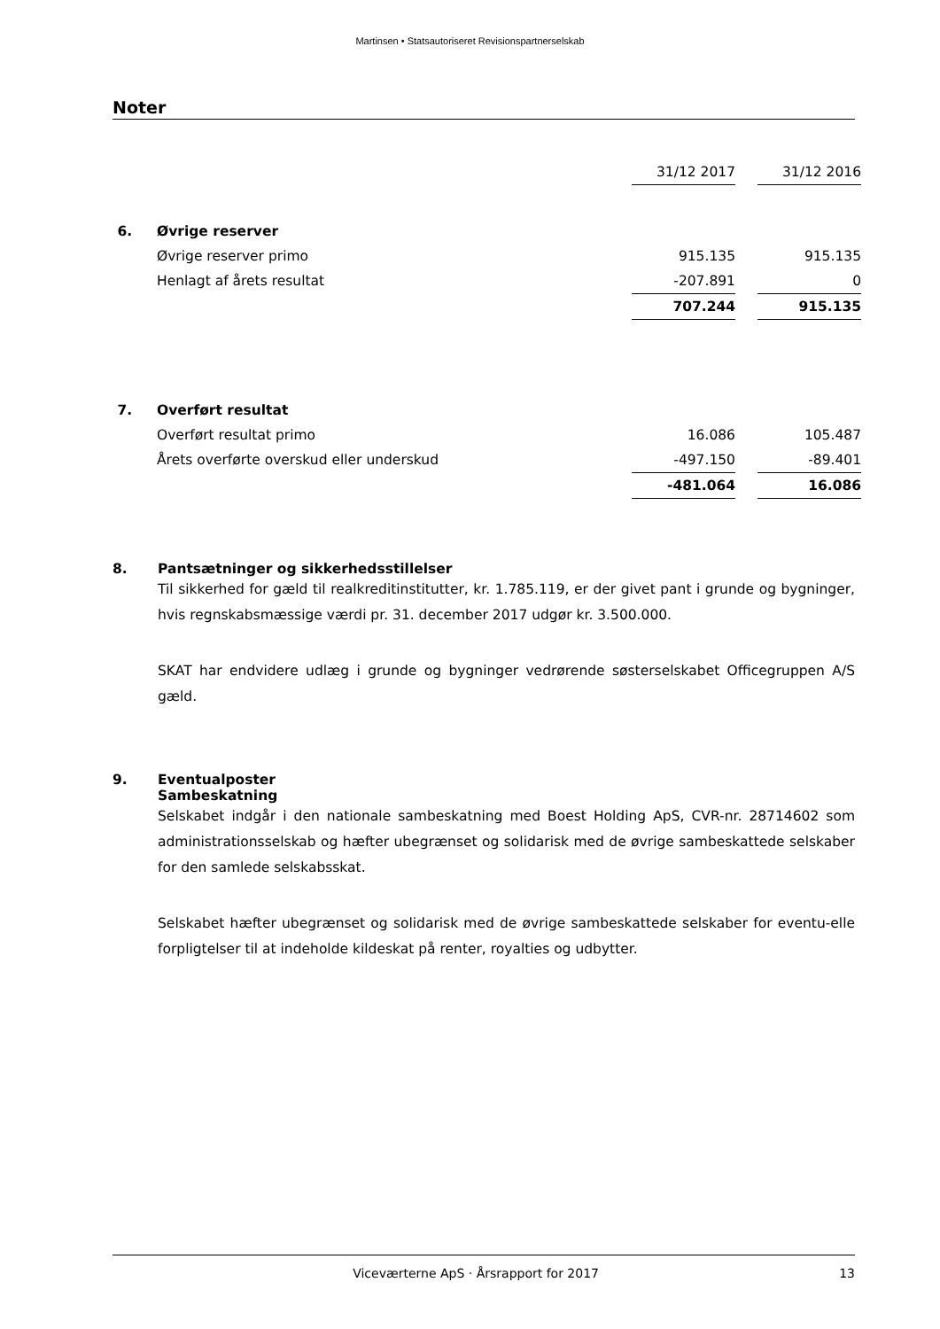Martinsen • Statsautoriseret Revisionspartnerselskab
Noter
| | | 31/12 2017 | | 31/12 2016 |
| 6. | Øvrige reserver | | | |
| | Øvrige reserver primo | 915.135 | | 915.135 |
| | Henlagt af årets resultat | -207.891 | | 0 |
| | | 707.244 | | 915.135 |
| 7. | Overført resultat | | | |
| | Overført resultat primo | 16.086 | | 105.487 |
| | Årets overførte overskud eller underskud | -497.150 | | -89.401 |
| | | -481.064 | | 16.086 |
8. Pantsætninger og sikkerhedsstillelser
Til sikkerhed for gæld til realkreditinstitutter, kr. 1.785.119, er der givet pant i grunde og bygninger, hvis regnskabsmæssige værdi pr. 31. december 2017 udgør kr. 3.500.000.
SKAT har endvidere udlæg i grunde og bygninger vedrørende søsterselskabet Officegruppen A/S gæld.
9. Eventualposter
Sambeskatning
Selskabet indgår i den nationale sambeskatning med Boest Holding ApS, CVR-nr. 28714602 som administrationsselskab og hæfter ubegrænset og solidarisk med de øvrige sambeskattede selskaber for den samlede selskabsskat.
Selskabet hæfter ubegrænset og solidarisk med de øvrige sambeskattede selskaber for eventu-elle forpligtelser til at indeholde kildeskat på renter, royalties og udbytter.
Viceværterne ApS · Årsrapport for 2017 13